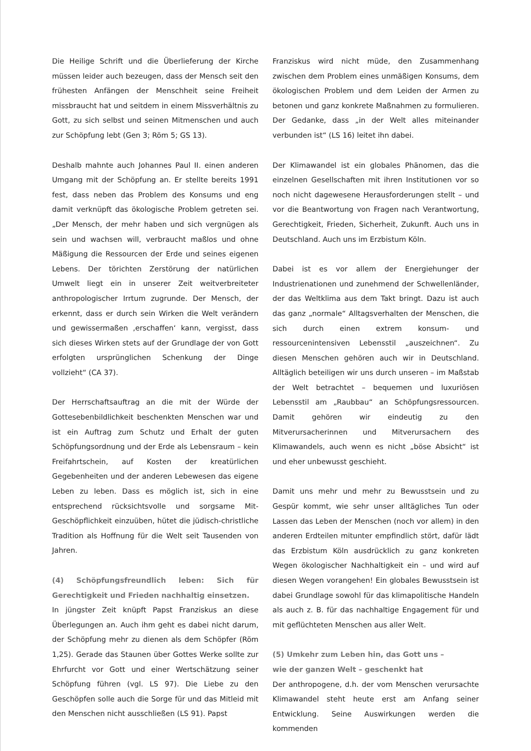Die Heilige Schrift und die Überlieferung der Kirche müssen leider auch bezeugen, dass der Mensch seit den frühesten Anfängen der Menschheit seine Freiheit missbraucht hat und seitdem in einem Missverhältnis zu Gott, zu sich selbst und seinen Mitmenschen und auch zur Schöpfung lebt (Gen 3; Röm 5; GS 13).
Deshalb mahnte auch Johannes Paul II. einen anderen Umgang mit der Schöpfung an. Er stellte bereits 1991 fest, dass neben das Problem des Konsums und eng damit verknüpft das ökologische Problem getreten sei. „Der Mensch, der mehr haben und sich vergnügen als sein und wachsen will, verbraucht maßlos und ohne Mäßigung die Ressourcen der Erde und seines eigenen Lebens. Der törichten Zerstörung der natürlichen Umwelt liegt ein in unserer Zeit weitverbreiteter anthropologischer Irrtum zugrunde. Der Mensch, der erkennt, dass er durch sein Wirken die Welt verändern und gewissermaßen ‚erschaffen‘ kann, vergisst, dass sich dieses Wirken stets auf der Grundlage der von Gott erfolgten ursprünglichen Schenkung der Dinge vollzieht“ (CA 37).
Der Herrschaftsauftrag an die mit der Würde der Gottesebenbildlichkeit beschenkten Menschen war und ist ein Auftrag zum Schutz und Erhalt der guten Schöpfungsordnung und der Erde als Lebensraum – kein Freifahrtschein, auf Kosten der kreatürlichen Gegebenheiten und der anderen Lebewesen das eigene Leben zu leben. Dass es möglich ist, sich in eine entsprechend rücksichtsvolle und sorgsame Mit-Geschöpflichkeit einzuüben, hütet die jüdisch-christliche Tradition als Hoffnung für die Welt seit Tausenden von Jahren.
(4) Schöpfungsfreundlich leben: Sich für Gerechtigkeit und Frieden nachhaltig einsetzen.
In jüngster Zeit knüpft Papst Franziskus an diese Überlegungen an. Auch ihm geht es dabei nicht darum, der Schöpfung mehr zu dienen als dem Schöpfer (Röm 1,25). Gerade das Staunen über Gottes Werke sollte zur Ehrfurcht vor Gott und einer Wertschätzung seiner Schöpfung führen (vgl. LS 97). Die Liebe zu den Geschöpfen solle auch die Sorge für und das Mitleid mit den Menschen nicht ausschließen (LS 91). Papst
Franziskus wird nicht müde, den Zusammenhang zwischen dem Problem eines unmäßigen Konsums, dem ökologischen Problem und dem Leiden der Armen zu betonen und ganz konkrete Maßnahmen zu formulieren. Der Gedanke, dass „in der Welt alles miteinander verbunden ist“ (LS 16) leitet ihn dabei.
Der Klimawandel ist ein globales Phänomen, das die einzelnen Gesellschaften mit ihren Institutionen vor so noch nicht dagewesene Herausforderungen stellt – und vor die Beantwortung von Fragen nach Verantwortung, Gerechtigkeit, Frieden, Sicherheit, Zukunft. Auch uns in Deutschland. Auch uns im Erzbistum Köln.
Dabei ist es vor allem der Energiehunger der Industrienationen und zunehmend der Schwellenländer, der das Weltklima aus dem Takt bringt. Dazu ist auch das ganz „normale“ Alltagsverhalten der Menschen, die sich durch einen extrem konsum- und ressourcenintensiven Lebensstil „auszeichnen“. Zu diesen Menschen gehören auch wir in Deutschland. Alltäglich beteiligen wir uns durch unseren – im Maßstab der Welt betrachtet – bequemen und luxuriösen Lebensstil am „Raubbau“ an Schöpfungsressourcen. Damit gehören wir eindeutig zu den Mitverursacherinnen und Mitverursachern des Klimawandels, auch wenn es nicht „böse Absicht“ ist und eher unbewusst geschieht.
Damit uns mehr und mehr zu Bewusstsein und zu Gespür kommt, wie sehr unser alltägliches Tun oder Lassen das Leben der Menschen (noch vor allem) in den anderen Erdteilen mitunter empfindlich stört, dafür lädt das Erzbistum Köln ausdrücklich zu ganz konkreten Wegen ökologischer Nachhaltigkeit ein – und wird auf diesen Wegen vorangehen! Ein globales Bewusstsein ist dabei Grundlage sowohl für das klimapolitische Handeln als auch z. B. für das nachhaltige Engagement für und mit geflüchteten Menschen aus aller Welt.
(5) Umkehr zum Leben hin, das Gott uns –
wie der ganzen Welt – geschenkt hat
Der anthropogene, d.h. der vom Menschen verursachte Klimawandel steht heute erst am Anfang seiner Entwicklung. Seine Auswirkungen werden die kommenden